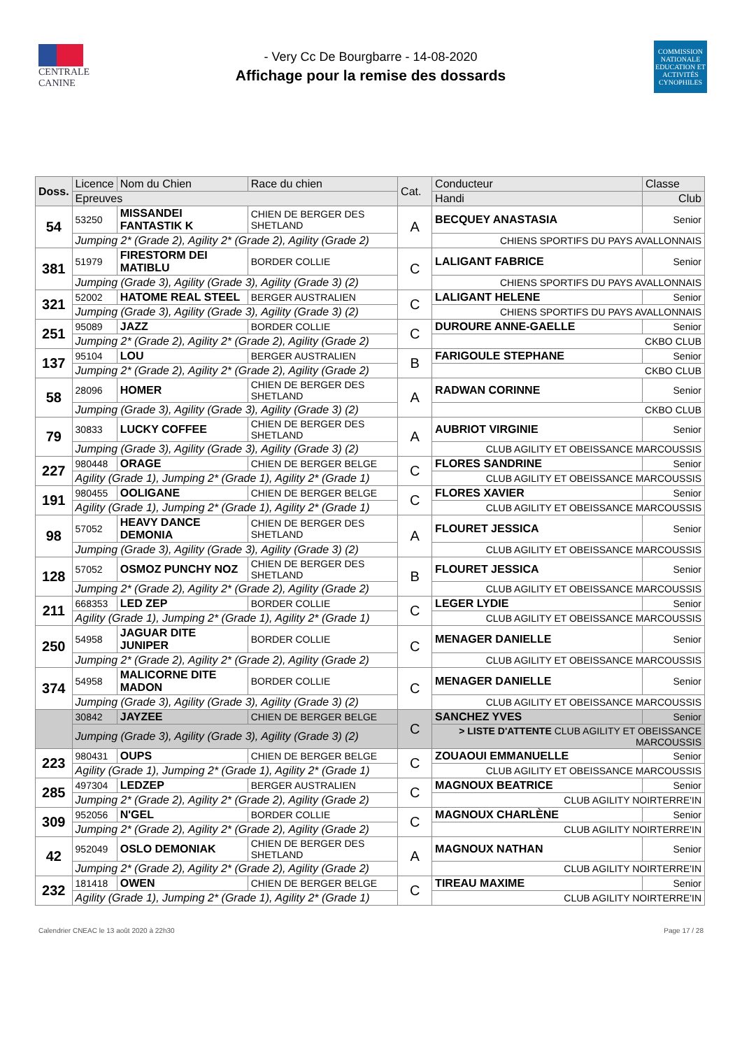CENTRALE
CANINE
- Very Cc De Bourgbarre - 14-08-2020
Affichage pour la remise des dossards
COMMISSION NATIONALE EDUCATION ET ACTIVITÉS CYNOPHILES
| Doss. | Licence | Nom du Chien | Race du chien | Cat. | Conducteur | | Classe |
| --- | --- | --- | --- | --- | --- | --- | --- |
| | Epreuves | | | | Handi | Club | |
| 54 | 53250 | MISSANDEI FANTASTIK K | CHIEN DE BERGER DES SHETLAND | A | BECQUEY ANASTASIA | | Senior |
| | Jumping 2* (Grade 2), Agility 2* (Grade 2), Agility (Grade 2) | | | | CHIENS SPORTIFS DU PAYS AVALLONNAIS | | |
| 381 | 51979 | FIRESTORM DEI MATIBLU | BORDER COLLIE | C | LALIGANT FABRICE | | Senior |
| | Jumping (Grade 3), Agility (Grade 3), Agility (Grade 3) (2) | | | | CHIENS SPORTIFS DU PAYS AVALLONNAIS | | |
| 321 | 52002 | HATOME REAL STEEL | BERGER AUSTRALIEN | C | LALIGANT HELENE | | Senior |
| | Jumping (Grade 3), Agility (Grade 3), Agility (Grade 3) (2) | | | | CHIENS SPORTIFS DU PAYS AVALLONNAIS | | |
| 251 | 95089 | JAZZ | BORDER COLLIE | C | DUROURE ANNE-GAELLE | | Senior |
| | Jumping 2* (Grade 2), Agility 2* (Grade 2), Agility (Grade 2) | | | | CKBO CLUB | | |
| 137 | 95104 | LOU | BERGER AUSTRALIEN | B | FARIGOULE STEPHANE | | Senior |
| | Jumping 2* (Grade 2), Agility 2* (Grade 2), Agility (Grade 2) | | | | CKBO CLUB | | |
| 58 | 28096 | HOMER | CHIEN DE BERGER DES SHETLAND | A | RADWAN CORINNE | | Senior |
| | Jumping (Grade 3), Agility (Grade 3), Agility (Grade 3) (2) | | | | CKBO CLUB | | |
| 79 | 30833 | LUCKY COFFEE | CHIEN DE BERGER DES SHETLAND | A | AUBRIOT VIRGINIE | | Senior |
| | Jumping (Grade 3), Agility (Grade 3), Agility (Grade 3) (2) | | | | CLUB AGILITY ET OBEISSANCE MARCOUSSIS | | |
| 227 | 980448 | ORAGE | CHIEN DE BERGER BELGE | C | FLORES SANDRINE | | Senior |
| | Agility (Grade 1), Jumping 2* (Grade 1), Agility 2* (Grade 1) | | | | CLUB AGILITY ET OBEISSANCE MARCOUSSIS | | |
| 191 | 980455 | OOLIGANE | CHIEN DE BERGER BELGE | C | FLORES XAVIER | | Senior |
| | Agility (Grade 1), Jumping 2* (Grade 1), Agility 2* (Grade 1) | | | | CLUB AGILITY ET OBEISSANCE MARCOUSSIS | | |
| 98 | 57052 | HEAVY DANCE DEMONIA | CHIEN DE BERGER DES SHETLAND | A | FLOURET JESSICA | | Senior |
| | Jumping (Grade 3), Agility (Grade 3), Agility (Grade 3) (2) | | | | CLUB AGILITY ET OBEISSANCE MARCOUSSIS | | |
| 128 | 57052 | OSMOZ PUNCHY NOZ | CHIEN DE BERGER DES SHETLAND | B | FLOURET JESSICA | | Senior |
| | Jumping 2* (Grade 2), Agility 2* (Grade 2), Agility (Grade 2) | | | | CLUB AGILITY ET OBEISSANCE MARCOUSSIS | | |
| 211 | 668353 | LED ZEP | BORDER COLLIE | C | LEGER LYDIE | | Senior |
| | Agility (Grade 1), Jumping 2* (Grade 1), Agility 2* (Grade 1) | | | | CLUB AGILITY ET OBEISSANCE MARCOUSSIS | | |
| 250 | 54958 | JAGUAR DITE JUNIPER | BORDER COLLIE | C | MENAGER DANIELLE | | Senior |
| | Jumping 2* (Grade 2), Agility 2* (Grade 2), Agility (Grade 2) | | | | CLUB AGILITY ET OBEISSANCE MARCOUSSIS | | |
| 374 | 54958 | MALICORNE DITE MADON | BORDER COLLIE | C | MENAGER DANIELLE | | Senior |
| | Jumping (Grade 3), Agility (Grade 3), Agility (Grade 3) (2) | | | | CLUB AGILITY ET OBEISSANCE MARCOUSSIS | | |
| | 30842 | JAYZEE | CHIEN DE BERGER BELGE | C | SANCHEZ YVES | | Senior |
| | Jumping (Grade 3), Agility (Grade 3), Agility (Grade 3) (2) | | | | > LISTE D'ATTENTE CLUB AGILITY ET OBEISSANCE MARCOUSSIS | | |
| 223 | 980431 | OUPS | CHIEN DE BERGER BELGE | C | ZOUAOUI EMMANUELLE | | Senior |
| | Agility (Grade 1), Jumping 2* (Grade 1), Agility 2* (Grade 1) | | | | CLUB AGILITY ET OBEISSANCE MARCOUSSIS | | |
| 285 | 497304 | LEDZEP | BERGER AUSTRALIEN | C | MAGNOUX BEATRICE | | Senior |
| | Jumping 2* (Grade 2), Agility 2* (Grade 2), Agility (Grade 2) | | | | CLUB AGILITY NOIRTERRE'IN | | |
| 309 | 952056 | N'GEL | BORDER COLLIE | C | MAGNOUX CHARLÈNE | | Senior |
| | Jumping 2* (Grade 2), Agility 2* (Grade 2), Agility (Grade 2) | | | | CLUB AGILITY NOIRTERRE'IN | | |
| 42 | 952049 | OSLO DEMONIAK | CHIEN DE BERGER DES SHETLAND | A | MAGNOUX NATHAN | | Senior |
| | Jumping 2* (Grade 2), Agility 2* (Grade 2), Agility (Grade 2) | | | | CLUB AGILITY NOIRTERRE'IN | | |
| 232 | 181418 | OWEN | CHIEN DE BERGER BELGE | C | TIREAU MAXIME | | Senior |
| | Agility (Grade 1), Jumping 2* (Grade 1), Agility 2* (Grade 1) | | | | CLUB AGILITY NOIRTERRE'IN | | |
Calendrier CNEAC le 13 août 2020 à 22h30 Page 17 / 28